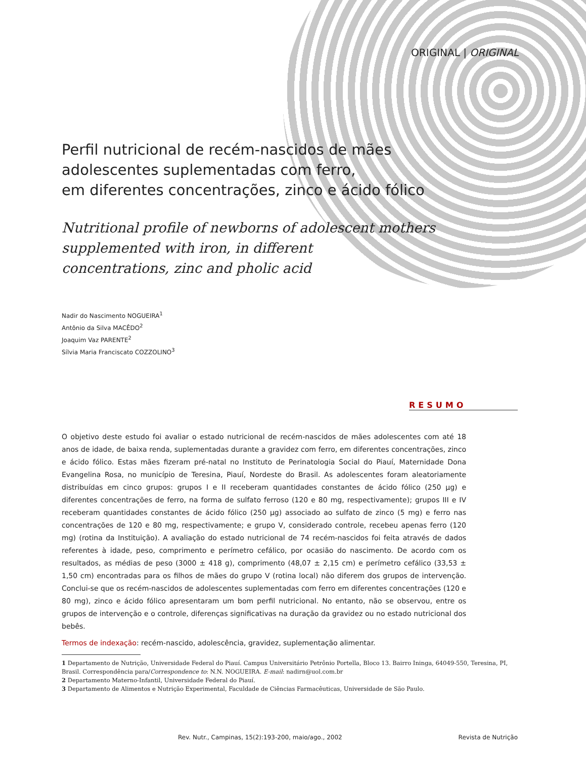ORIGINAL | ORIGINAL
Perfil nutricional de recém-nascidos de mães
adolescentes suplementadas com ferro,
em diferentes concentrações, zinco e ácido fólico
Nutritional profile of newborns of adolescent mothers
supplemented with iron, in different
concentrations, zinc and pholic acid
Nadir do Nascimento NOGUEIRA<sup>1</sup>
Antônio da Silva MACÊDO<sup>2</sup>
Joaquim Vaz PARENTE<sup>2</sup>
Sílvia Maria Franciscato COZZOLINO<sup>3</sup>
RESUMO
O objetivo deste estudo foi avaliar o estado nutricional de recém-nascidos de mães adolescentes com até 18 anos de idade, de baixa renda, suplementadas durante a gravidez com ferro, em diferentes concentrações, zinco e ácido fólico. Estas mães fizeram pré-natal no Instituto de Perinatologia Social do Piauí, Maternidade Dona Evangelina Rosa, no município de Teresina, Piauí, Nordeste do Brasil. As adolescentes foram aleatoriamente distribuídas em cinco grupos: grupos I e II receberam quantidades constantes de ácido fólico (250 µg) e diferentes concentrações de ferro, na forma de sulfato ferroso (120 e 80 mg, respectivamente); grupos III e IV receberam quantidades constantes de ácido fólico (250 µg) associado ao sulfato de zinco (5 mg) e ferro nas concentrações de 120 e 80 mg, respectivamente; e grupo V, considerado controle, recebeu apenas ferro (120 mg) (rotina da Instituição). A avaliação do estado nutricional de 74 recém-nascidos foi feita através de dados referentes à idade, peso, comprimento e perímetro cefálico, por ocasião do nascimento. De acordo com os resultados, as médias de peso (3000 ± 418 g), comprimento (48,07 ± 2,15 cm) e perímetro cefálico (33,53 ± 1,50 cm) encontradas para os filhos de mães do grupo V (rotina local) não diferem dos grupos de intervenção. Conclui-se que os recém-nascidos de adolescentes suplementadas com ferro em diferentes concentrações (120 e 80 mg), zinco e ácido fólico apresentaram um bom perfil nutricional. No entanto, não se observou, entre os grupos de intervenção e o controle, diferenças significativas na duração da gravidez ou no estado nutricional dos bebês.
Termos de indexação: recém-nascido, adolescência, gravidez, suplementação alimentar.
1 Departamento de Nutrição, Universidade Federal do Piauí. Campus Universitário Petrônio Portella, Bloco 13. Bairro Ininga, 64049-550, Teresina, PI, Brasil. Correspondência para/Correspondence to: N.N. NOGUEIRA. E-mail: nadirn@uol.com.br
2 Departamento Materno-Infantil, Universidade Federal do Piauí.
3 Departamento de Alimentos e Nutrição Experimental, Faculdade de Ciências Farmacêuticas, Universidade de São Paulo.
Rev. Nutr., Campinas, 15(2):193-200, maio/ago., 2002 Revista de Nutrição